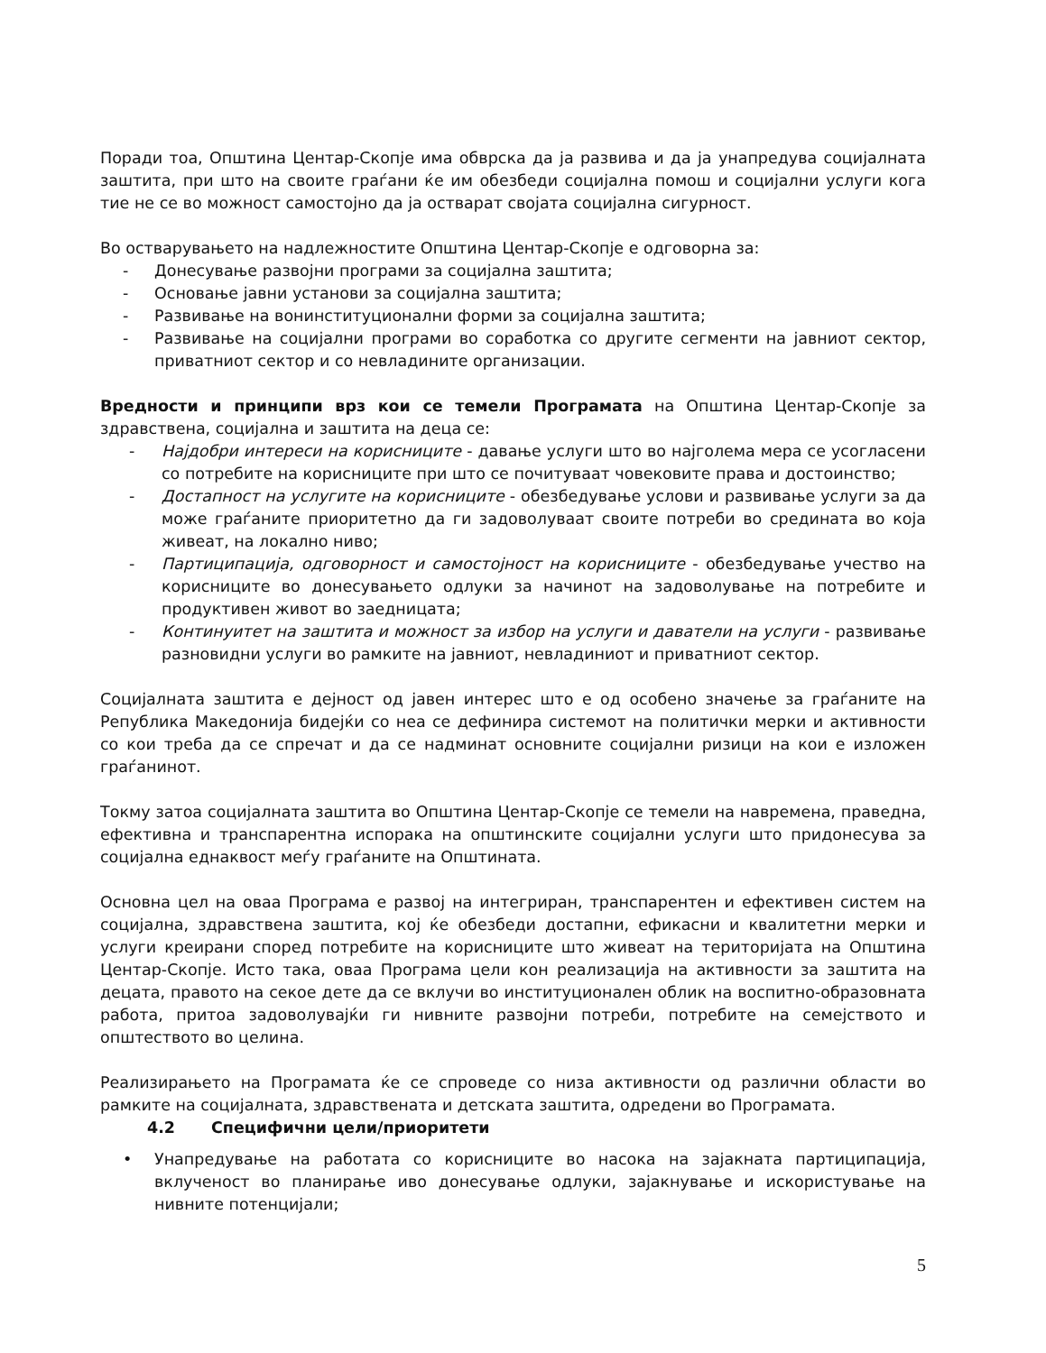Поради тоа, Општина Центар-Скопје има обврска да ја развива и да ја унапредува социјалната заштита, при што на своите граѓани ќе им обезбеди социјална помош и социјални услуги кога тие не се во можност самостојно да ја остварат својата социјална сигурност.
Во остварувањето на надлежностите Општина Центар-Скопје е одговорна за:
- Донесување развојни програми за социјална заштита;
- Основање јавни установи за социјална заштита;
- Развивање на вонинституционални форми за социјална заштита;
- Развивање на социјални програми во соработка со другите сегменти на јавниот сектор, приватниот сектор и со невладините организации.
Вредности и принципи врз кои се темели Програмата на Општина Центар-Скопје за здравствена, социјална и заштита на деца се:
- Најдобри интереси на корисниците - давање услуги што во најголема мера се усогласени со потребите на корисниците при што се почитуваат човековите права и достоинство;
- Достапност на услугите на корисниците - обезбедување услови и развивање услуги за да може граѓаните приоритетно да ги задоволуваат своите потреби во средината во која живеат, на локално ниво;
- Партиципација, одговорност и самостојност на корисниците - обезбедување учество на корисниците во донесувањето одлуки за начинот на задоволување на потребите и продуктивен живот во заедницата;
- Континуитет на заштита и можност за избор на услуги и даватели на услуги - развивање разновидни услуги во рамките на јавниот, невладиниот и приватниот сектор.
Социјалната заштита е дејност од јавен интерес што е од особено значење за граѓаните на Република Македонија бидејќи со неа се дефинира системот на политички мерки и активности со кои треба да се спречат и да се надминат основните социјални ризици на кои е изложен граѓанинот.
Токму затоа социјалната заштита во Општина Центар-Скопје се темели на навремена, праведна, ефективна и транспарентна испорака на општинските социјални услуги што придонесува за социјална еднаквост меѓу граѓаните на Општината.
Основна цел на оваа Програма е развој на интегриран, транспарентен и ефективен систем на социјална, здравствена заштита, кој ќе обезбеди достапни, ефикасни и квалитетни мерки и услуги креирани според потребите на корисниците што живеат на територијата на Општина Центар-Скопје. Исто така, оваа Програма цели кон реализација на активности за заштита на децата, правото на секое дете да се вклучи во институционален облик на воспитно-образовната работа, притоа задоволувајќи ги нивните развојни потреби, потребите на семејството и општеството во целина.
Реализирањето на Програмата ќе се спроведе со низа активности од различни области во рамките на социјалната, здравствената и детската заштита, одредени во Програмата.
4.2 Специфични цели/приоритети
• Унапредување на работата со корисниците во насока на зајакната партиципација, вклученост во планирање иво донесување одлуки, зајакнување и искористување на нивните потенцијали;
5